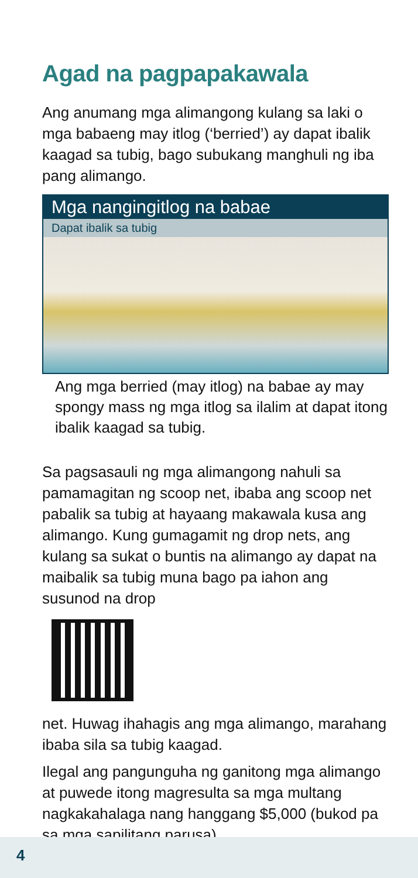Agad na pagpapakawala
Ang anumang mga alimangong kulang sa laki o mga babaeng may itlog (‘berried’) ay dapat ibalik kaagad sa tubig, bago subukang manghuli ng iba pang alimango.
Mga nangingitlog na babae
Dapat ibalik sa tubig
Ang mga berried (may itlog) na babae ay may spongy mass ng mga itlog sa ilalim at dapat itong ibalik kaagad sa tubig.
Sa pagsasauli ng mga alimangong nahuli sa pamamagitan ng scoop net, ibaba ang scoop net pabalik sa tubig at hayaang makawala kusa ang alimango. Kung gumagamit ng drop nets, ang kulang sa sukat o buntis na alimango ay dapat na maibalik sa tubig muna bago pa iahon ang susunod na drop
net. Huwag ihahagis ang mga alimango, marahang ibaba sila sa tubig kaagad.
Ilegal ang pangunguha ng ganitong mga alimango at puwede itong magresulta sa mga multang nagkakahalaga nang hanggang $5,000 (bukod pa sa mga sapilitang parusa).
4